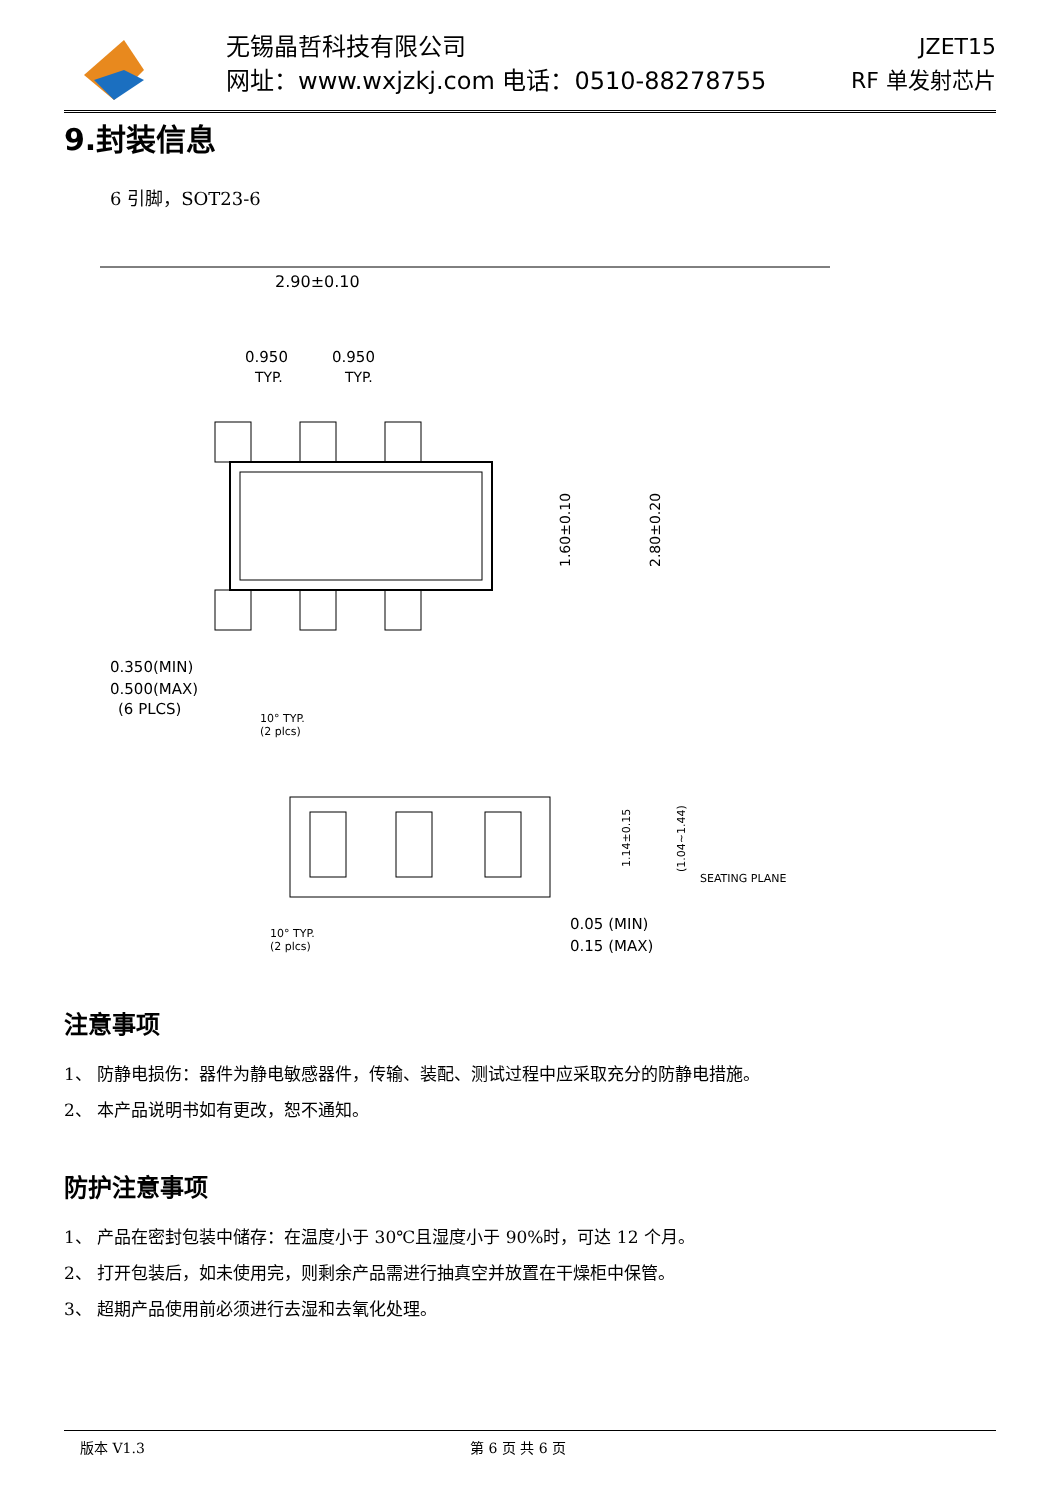无锡晶哲科技有限公司
网址：www.wxjzkj.com 电话：0510-88278755
JZET15
RF 单发射芯片
9.封装信息
6 引脚，SOT23-6
2.90±0.10
0.950
0.950
TYP.
TYP.
1.60±0.10
2.80±0.20
0.350(MIN)
0.500(MAX)
(6 PLCS)
10° TYP.
(2 plcs)
1.14±0.15
(1.04~1.44)
SEATING PLANE
10° TYP.
(2 plcs)
0.05 (MIN)
0.15 (MAX)
注意事项
1、 防静电损伤：器件为静电敏感器件，传输、装配、测试过程中应采取充分的防静电措施。
2、 本产品说明书如有更改，恕不通知。
防护注意事项
1、 产品在密封包装中储存：在温度小于 30℃且湿度小于 90%时，可达 12 个月。
2、 打开包装后，如未使用完，则剩余产品需进行抽真空并放置在干燥柜中保管。
3、 超期产品使用前必须进行去湿和去氧化处理。
版本 V1.3 第 6 页 共 6 页